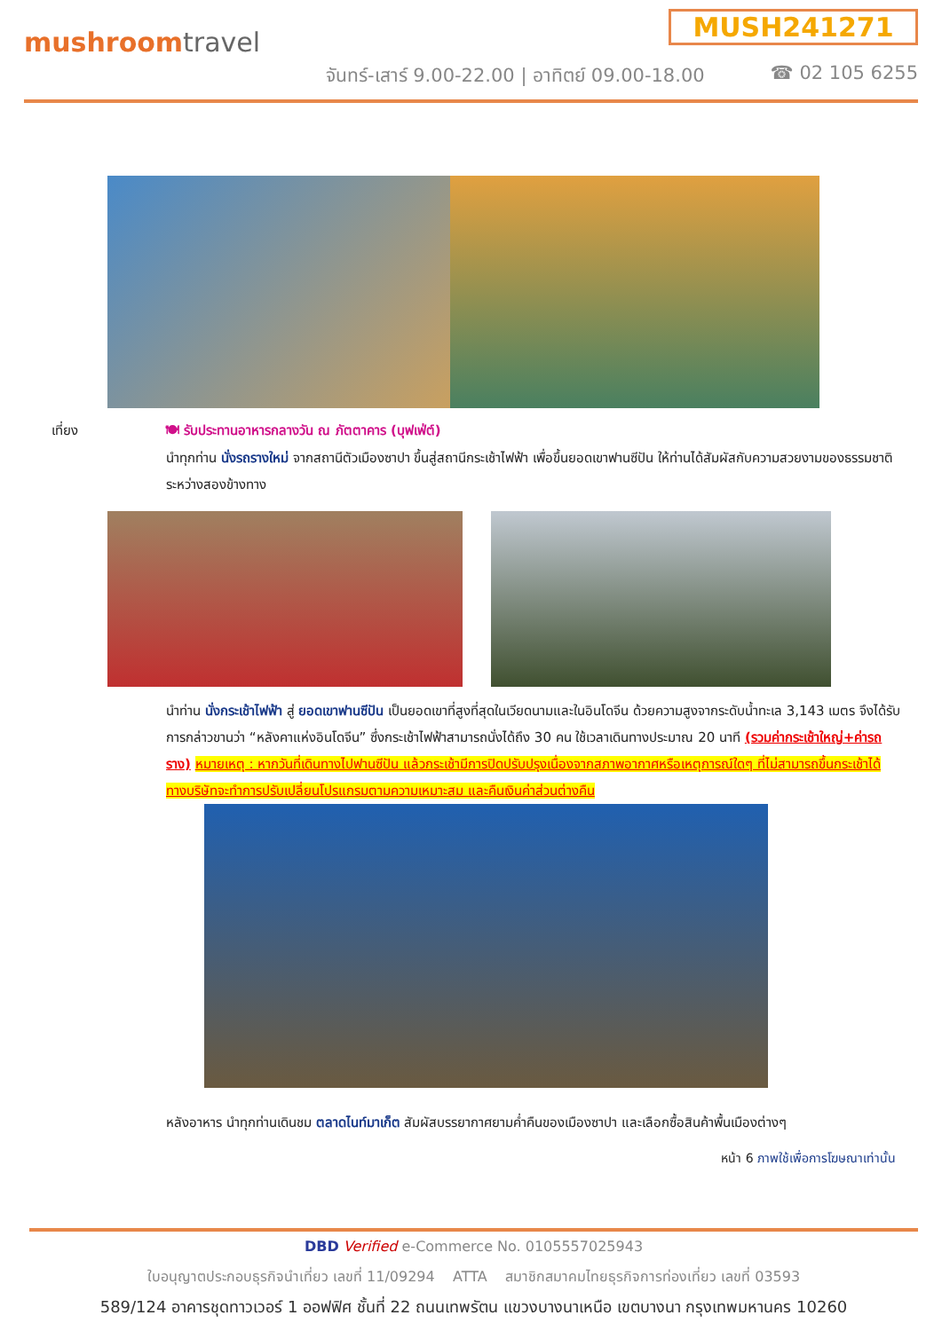mushroomtravel
MUSH241271
จันทร์-เสาร์ 9.00-22.00 | อาทิตย์ 09.00-18.00
☎ 02 105 6255
เที่ยง 🍽 รับประทานอาหารกลางวัน ณ ภัตตาคาร (บุฟเฟ่ต์)
นำทุกท่าน นั่งรถรางใหม่ จากสถานีตัวเมืองซาปา ขึ้นสู่สถานีกระเช้าไฟฟ้า เพื่อขึ้นยอดเขาฟานซีปัน ให้ท่านได้สัมผัสกับความสวยงามของธรรมชาติระหว่างสองข้างทาง
นำท่าน นั่งกระเช้าไฟฟ้า สู่ ยอดเขาฟานซีปัน เป็นยอดเขาที่สูงที่สุดในเวียดนามและในอินโดจีน ด้วยความสูงจากระดับน้ำทะเล 3,143 เมตร จึงได้รับการกล่าวขานว่า “หลังคาแห่งอินโดจีน” ซึ่งกระเช้าไฟฟ้าสามารถนั่งได้ถึง 30 คน ใช้เวลาเดินทางประมาณ 20 นาที (รวมค่ากระเช้าใหญ่+ค่ารถราง) หมายเหตุ : หากวันที่เดินทางไปฟานซีปัน แล้วกระเช้ามีการปิดปรับปรุงเนื่องจากสภาพอากาศหรือเหตุการณ์ใดๆ ที่ไม่สามารถขึ้นกระเช้าได้ ทางบริษัทจะทำการปรับเปลี่ยนโปรแกรมตามความเหมาะสม และคืนเงินค่าส่วนต่างคืน
หลังอาหาร นำทุกท่านเดินชม ตลาดไนท์มาเก็ต สัมผัสบรรยากาศยามค่ำคืนของเมืองซาปา และเลือกซื้อสินค้าพื้นเมืองต่างๆ
หน้า 6 ภาพใช้เพื่อการโฆษณาเท่านั้น
DBD Verified e-Commerce No. 0105557025943
ใบอนุญาตประกอบธุรกิจนำเที่ยว เลขที่ 11/09294 ATTA สมาชิกสมาคมไทยธุรกิจการท่องเที่ยว เลขที่ 03593
589/124 อาคารชุดทาวเวอร์ 1 ออฟฟิศ ชั้นที่ 22 ถนนเทพรัตน แขวงบางนาเหนือ เขตบางนา กรุงเทพมหานคร 10260